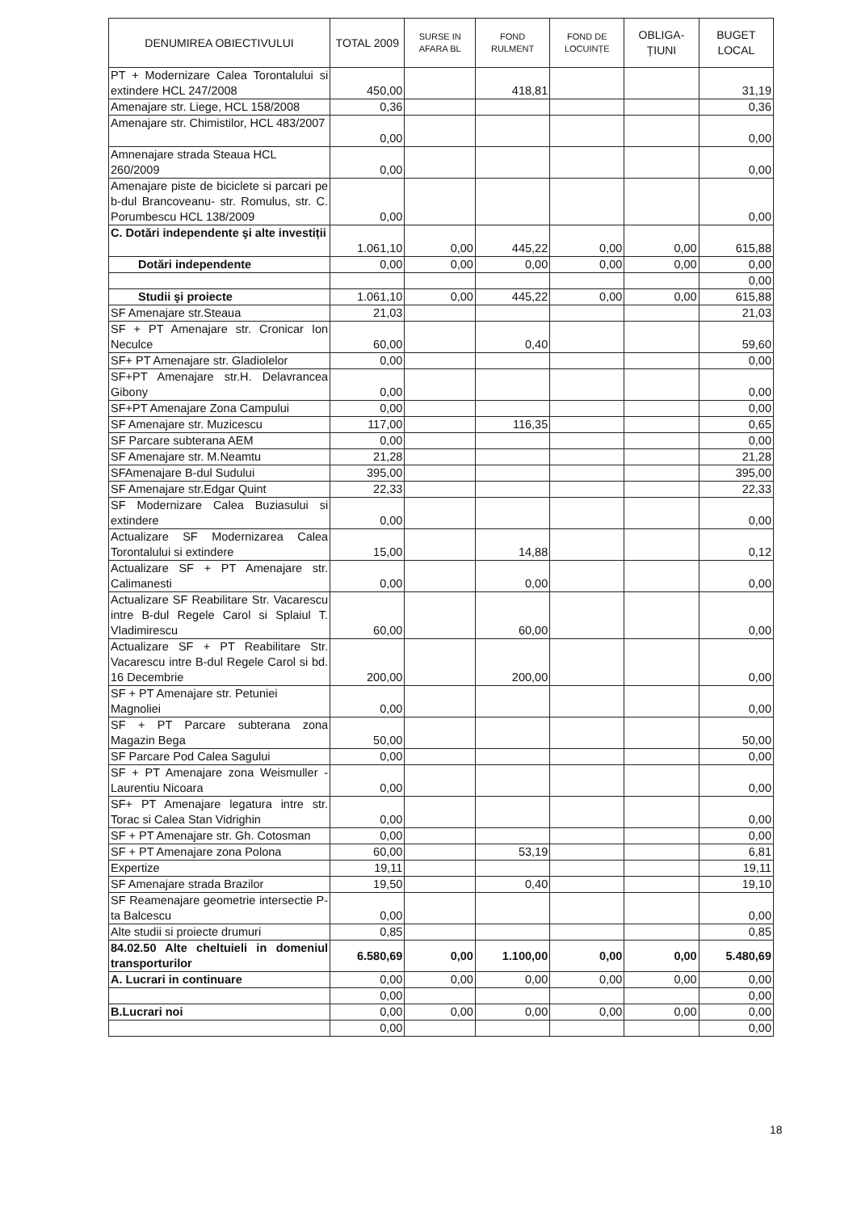| DENUMIREA OBIECTIVULUI | TOTAL 2009 | SURSE IN AFARA BL | FOND RULMENT | FOND DE LOCUINȚE | OBLIGA- ȚIUNI | BUGET LOCAL |
| --- | --- | --- | --- | --- | --- | --- |
| PT + Modernizare Calea Torontalului si extindere HCL 247/2008 | 450,00 | | 418,81 | | | 31,19 |
| Amenajare str. Liege, HCL 158/2008 | 0,36 | | | | | 0,36 |
| Amenajare str. Chimistilor, HCL 483/2007 | 0,00 | | | | | 0,00 |
| Amnenajare strada Steaua HCL 260/2009 | 0,00 | | | | | 0,00 |
| Amenajare piste de biciclete si parcari pe b-dul Brancoveanu- str. Romulus, str. C. Porumbescu HCL 138/2009 | 0,00 | | | | | 0,00 |
| C. Dotări independente şi alte investiții | 1.061,10 | 0,00 | 445,22 | 0,00 | 0,00 | 615,88 |
| Dotări independente | 0,00 | 0,00 | 0,00 | 0,00 | 0,00 | 0,00 |
| | | | | | | 0,00 |
| Studii şi proiecte | 1.061,10 | 0,00 | 445,22 | 0,00 | 0,00 | 615,88 |
| SF Amenajare str.Steaua | 21,03 | | | | | 21,03 |
| SF + PT Amenajare str. Cronicar Ion Neculce | 60,00 | | 0,40 | | | 59,60 |
| SF+ PT Amenajare str. Gladiolelor | 0,00 | | | | | 0,00 |
| SF+PT Amenajare str.H. Delavrancea Gibony | 0,00 | | | | | 0,00 |
| SF+PT Amenajare Zona Campului | 0,00 | | | | | 0,00 |
| SF Amenajare str. Muzicescu | 117,00 | | 116,35 | | | 0,65 |
| SF Parcare subterana AEM | 0,00 | | | | | 0,00 |
| SF Amenajare str. M.Neamtu | 21,28 | | | | | 21,28 |
| SFAmenajare B-dul Sudului | 395,00 | | | | | 395,00 |
| SF Amenajare str.Edgar Quint | 22,33 | | | | | 22,33 |
| SF Modernizare Calea Buziasului si extindere | 0,00 | | | | | 0,00 |
| Actualizare SF Modernizarea Calea Torontalului si extindere | 15,00 | | 14,88 | | | 0,12 |
| Actualizare SF + PT Amenajare str. Calimanesti | 0,00 | | 0,00 | | | 0,00 |
| Actualizare SF Reabilitare Str. Vacarescu intre B-dul Regele Carol si Splaiul T. Vladimirescu | 60,00 | | 60,00 | | | 0,00 |
| Actualizare SF + PT Reabilitare Str. Vacarescu intre B-dul Regele Carol si bd. 16 Decembrie | 200,00 | | 200,00 | | | 0,00 |
| SF + PT Amenajare str. Petuniei Magnoliei | 0,00 | | | | | 0,00 |
| SF + PT Parcare subterana zona Magazin Bega | 50,00 | | | | | 50,00 |
| SF Parcare Pod Calea Sagului | 0,00 | | | | | 0,00 |
| SF + PT Amenajare zona Weismuller - Laurentiu Nicoara | 0,00 | | | | | 0,00 |
| SF+ PT Amenajare legatura intre str. Torac si Calea Stan Vidrighin | 0,00 | | | | | 0,00 |
| SF + PT Amenajare str. Gh. Cotosman | 0,00 | | | | | 0,00 |
| SF + PT Amenajare zona Polona | 60,00 | | 53,19 | | | 6,81 |
| Expertize | 19,11 | | | | | 19,11 |
| SF Amenajare strada Brazilor | 19,50 | | 0,40 | | | 19,10 |
| SF Reamenajare geometrie intersectie P-ta Balcescu | 0,00 | | | | | 0,00 |
| Alte studii si proiecte drumuri | 0,85 | | | | | 0,85 |
| 84.02.50 Alte cheltuieli in domeniul transporturilor | 6.580,69 | 0,00 | 1.100,00 | 0,00 | 0,00 | 5.480,69 |
| A. Lucrari in continuare | 0,00 | 0,00 | 0,00 | 0,00 | 0,00 | 0,00 |
| | 0,00 | | | | | 0,00 |
| B.Lucrari noi | 0,00 | 0,00 | 0,00 | 0,00 | 0,00 | 0,00 |
| | 0,00 | | | | | 0,00 |
18